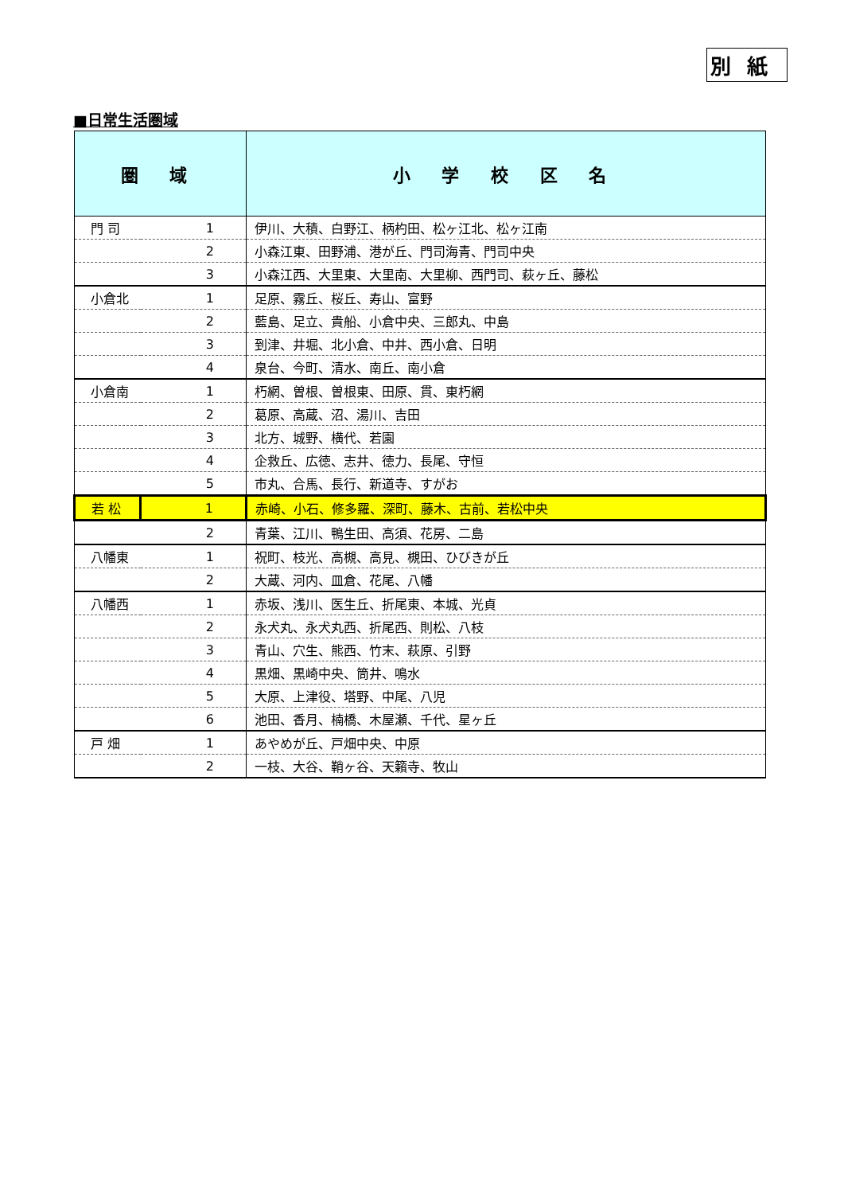別紙
■日常生活圏域
| 圏 域 | | 小 学 校 区 名 |
| --- | --- | --- |
| 門 司 | 1 | 伊川、大積、白野江、柄杓田、松ヶ江北、松ヶ江南 |
| | 2 | 小森江東、田野浦、港が丘、門司海青、門司中央 |
| | 3 | 小森江西、大里東、大里南、大里柳、西門司、萩ヶ丘、藤松 |
| 小倉北 | 1 | 足原、霧丘、桜丘、寿山、富野 |
| | 2 | 藍島、足立、貴船、小倉中央、三郎丸、中島 |
| | 3 | 到津、井堀、北小倉、中井、西小倉、日明 |
| | 4 | 泉台、今町、清水、南丘、南小倉 |
| 小倉南 | 1 | 朽網、曽根、曽根東、田原、貫、東朽網 |
| | 2 | 葛原、高蔵、沼、湯川、吉田 |
| | 3 | 北方、城野、横代、若園 |
| | 4 | 企救丘、広徳、志井、徳力、長尾、守恒 |
| | 5 | 市丸、合馬、長行、新道寺、すがお |
| 若 松 | 1 | 赤崎、小石、修多羅、深町、藤木、古前、若松中央 |
| | 2 | 青葉、江川、鴨生田、高須、花房、二島 |
| 八幡東 | 1 | 祝町、枝光、高槻、高見、槻田、ひびきが丘 |
| | 2 | 大蔵、河内、皿倉、花尾、八幡 |
| 八幡西 | 1 | 赤坂、浅川、医生丘、折尾東、本城、光貞 |
| | 2 | 永犬丸、永犬丸西、折尾西、則松、八枝 |
| | 3 | 青山、穴生、熊西、竹末、萩原、引野 |
| | 4 | 黒畑、黒崎中央、筒井、鳴水 |
| | 5 | 大原、上津役、塔野、中尾、八児 |
| | 6 | 池田、香月、楠橋、木屋瀬、千代、星ヶ丘 |
| 戸 畑 | 1 | あやめが丘、戸畑中央、中原 |
| | 2 | 一枝、大谷、鞘ヶ谷、天籟寺、牧山 |